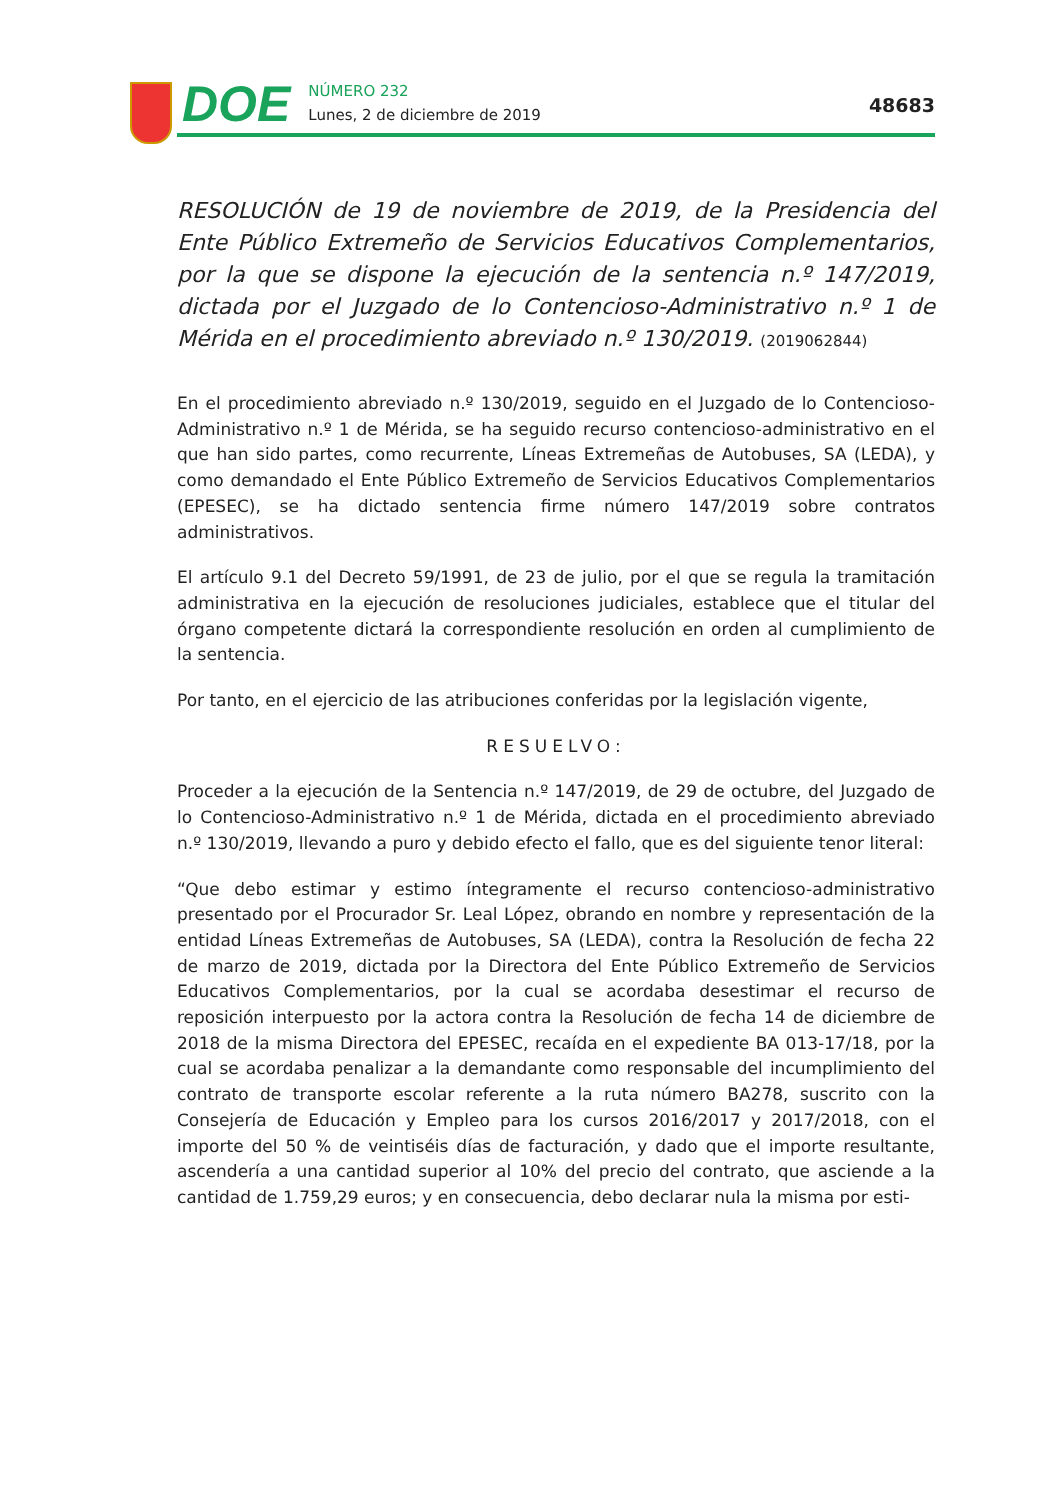DOE
NÚMERO 232
Lunes, 2 de diciembre de 2019
48683
RESOLUCIÓN de 19 de noviembre de 2019, de la Presidencia del Ente Público Extremeño de Servicios Educativos Complementarios, por la que se dispone la ejecución de la sentencia n.º 147/2019, dictada por el Juzgado de lo Contencioso-Administrativo n.º 1 de Mérida en el procedimiento abreviado n.º 130/2019. (2019062844)
En el procedimiento abreviado n.º 130/2019, seguido en el Juzgado de lo Contencioso-Administrativo n.º 1 de Mérida, se ha seguido recurso contencioso-administrativo en el que han sido partes, como recurrente, Líneas Extremeñas de Autobuses, SA (LEDA), y como demandado el Ente Público Extremeño de Servicios Educativos Complementarios (EPESEC), se ha dictado sentencia firme número 147/2019 sobre contratos administrativos.
El artículo 9.1 del Decreto 59/1991, de 23 de julio, por el que se regula la tramitación administrativa en la ejecución de resoluciones judiciales, establece que el titular del órgano competente dictará la correspondiente resolución en orden al cumplimiento de la sentencia.
Por tanto, en el ejercicio de las atribuciones conferidas por la legislación vigente,
RESUELVO:
Proceder a la ejecución de la Sentencia n.º 147/2019, de 29 de octubre, del Juzgado de lo Contencioso-Administrativo n.º 1 de Mérida, dictada en el procedimiento abreviado n.º 130/2019, llevando a puro y debido efecto el fallo, que es del siguiente tenor literal:
“Que debo estimar y estimo íntegramente el recurso contencioso-administrativo presentado por el Procurador Sr. Leal López, obrando en nombre y representación de la entidad Líneas Extremeñas de Autobuses, SA (LEDA), contra la Resolución de fecha 22 de marzo de 2019, dictada por la Directora del Ente Público Extremeño de Servicios Educativos Complementarios, por la cual se acordaba desestimar el recurso de reposición interpuesto por la actora contra la Resolución de fecha 14 de diciembre de 2018 de la misma Directora del EPESEC, recaída en el expediente BA 013-17/18, por la cual se acordaba penalizar a la demandante como responsable del incumplimiento del contrato de transporte escolar referente a la ruta número BA278, suscrito con la Consejería de Educación y Empleo para los cursos 2016/2017 y 2017/2018, con el importe del 50 % de veintiséis días de facturación, y dado que el importe resultante, ascendería a una cantidad superior al 10% del precio del contrato, que asciende a la cantidad de 1.759,29 euros; y en consecuencia, debo declarar nula la misma por esti-